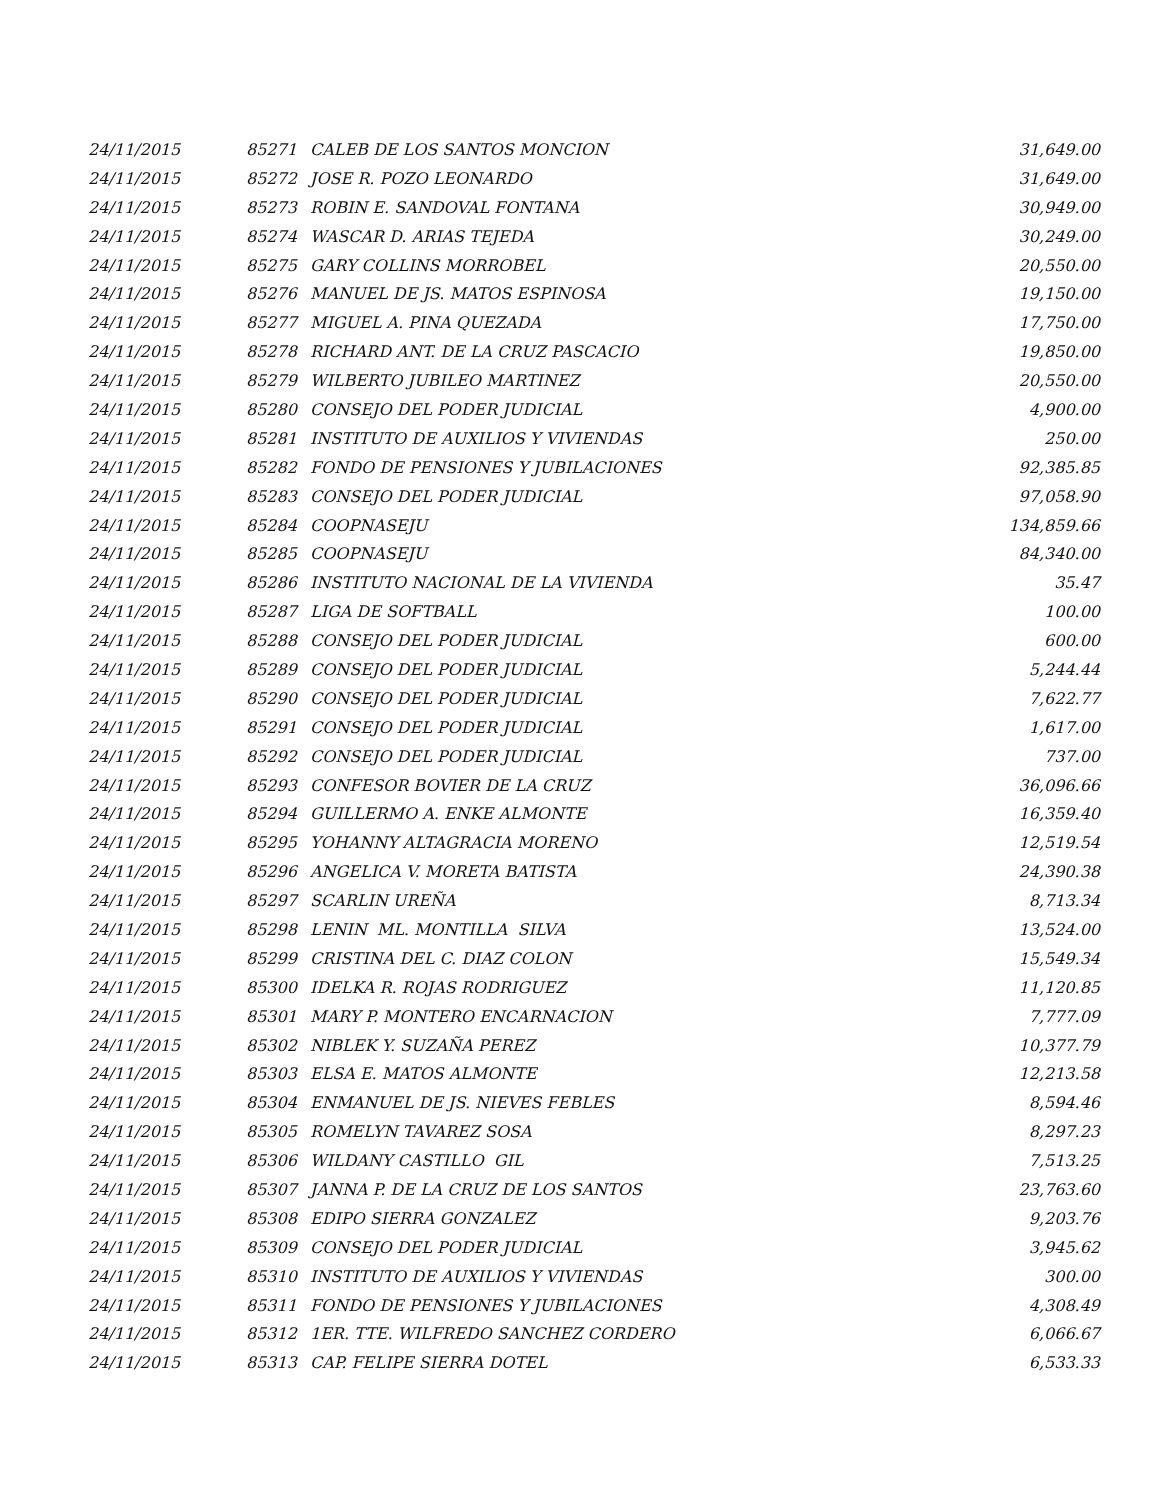| 24/11/2015 | 85271 | CALEB DE LOS SANTOS MONCION | 31,649.00 |
| 24/11/2015 | 85272 | JOSE R. POZO LEONARDO | 31,649.00 |
| 24/11/2015 | 85273 | ROBIN E. SANDOVAL FONTANA | 30,949.00 |
| 24/11/2015 | 85274 | WASCAR D. ARIAS TEJEDA | 30,249.00 |
| 24/11/2015 | 85275 | GARY COLLINS MORROBEL | 20,550.00 |
| 24/11/2015 | 85276 | MANUEL DE JS. MATOS ESPINOSA | 19,150.00 |
| 24/11/2015 | 85277 | MIGUEL A. PINA QUEZADA | 17,750.00 |
| 24/11/2015 | 85278 | RICHARD ANT. DE LA CRUZ PASCACIO | 19,850.00 |
| 24/11/2015 | 85279 | WILBERTO JUBILEO MARTINEZ | 20,550.00 |
| 24/11/2015 | 85280 | CONSEJO DEL PODER JUDICIAL | 4,900.00 |
| 24/11/2015 | 85281 | INSTITUTO DE AUXILIOS Y VIVIENDAS | 250.00 |
| 24/11/2015 | 85282 | FONDO DE PENSIONES Y JUBILACIONES | 92,385.85 |
| 24/11/2015 | 85283 | CONSEJO DEL PODER JUDICIAL | 97,058.90 |
| 24/11/2015 | 85284 | COOPNASEJU | 134,859.66 |
| 24/11/2015 | 85285 | COOPNASEJU | 84,340.00 |
| 24/11/2015 | 85286 | INSTITUTO NACIONAL DE LA VIVIENDA | 35.47 |
| 24/11/2015 | 85287 | LIGA DE SOFTBALL | 100.00 |
| 24/11/2015 | 85288 | CONSEJO DEL PODER JUDICIAL | 600.00 |
| 24/11/2015 | 85289 | CONSEJO DEL PODER JUDICIAL | 5,244.44 |
| 24/11/2015 | 85290 | CONSEJO DEL PODER JUDICIAL | 7,622.77 |
| 24/11/2015 | 85291 | CONSEJO DEL PODER JUDICIAL | 1,617.00 |
| 24/11/2015 | 85292 | CONSEJO DEL PODER JUDICIAL | 737.00 |
| 24/11/2015 | 85293 | CONFESOR BOVIER DE LA CRUZ | 36,096.66 |
| 24/11/2015 | 85294 | GUILLERMO A. ENKE ALMONTE | 16,359.40 |
| 24/11/2015 | 85295 | YOHANNY ALTAGRACIA MORENO | 12,519.54 |
| 24/11/2015 | 85296 | ANGELICA V. MORETA BATISTA | 24,390.38 |
| 24/11/2015 | 85297 | SCARLIN UREÑA | 8,713.34 |
| 24/11/2015 | 85298 | LENIN ML. MONTILLA SILVA | 13,524.00 |
| 24/11/2015 | 85299 | CRISTINA DEL C. DIAZ COLON | 15,549.34 |
| 24/11/2015 | 85300 | IDELKA R. ROJAS RODRIGUEZ | 11,120.85 |
| 24/11/2015 | 85301 | MARY P. MONTERO ENCARNACION | 7,777.09 |
| 24/11/2015 | 85302 | NIBLEK Y. SUZAÑA PEREZ | 10,377.79 |
| 24/11/2015 | 85303 | ELSA E. MATOS ALMONTE | 12,213.58 |
| 24/11/2015 | 85304 | ENMANUEL DE JS. NIEVES FEBLES | 8,594.46 |
| 24/11/2015 | 85305 | ROMELYN TAVAREZ SOSA | 8,297.23 |
| 24/11/2015 | 85306 | WILDANY CASTILLO GIL | 7,513.25 |
| 24/11/2015 | 85307 | JANNA P. DE LA CRUZ DE LOS SANTOS | 23,763.60 |
| 24/11/2015 | 85308 | EDIPO SIERRA GONZALEZ | 9,203.76 |
| 24/11/2015 | 85309 | CONSEJO DEL PODER JUDICIAL | 3,945.62 |
| 24/11/2015 | 85310 | INSTITUTO DE AUXILIOS Y VIVIENDAS | 300.00 |
| 24/11/2015 | 85311 | FONDO DE PENSIONES Y JUBILACIONES | 4,308.49 |
| 24/11/2015 | 85312 | 1ER. TTE. WILFREDO SANCHEZ CORDERO | 6,066.67 |
| 24/11/2015 | 85313 | CAP. FELIPE SIERRA DOTEL | 6,533.33 |